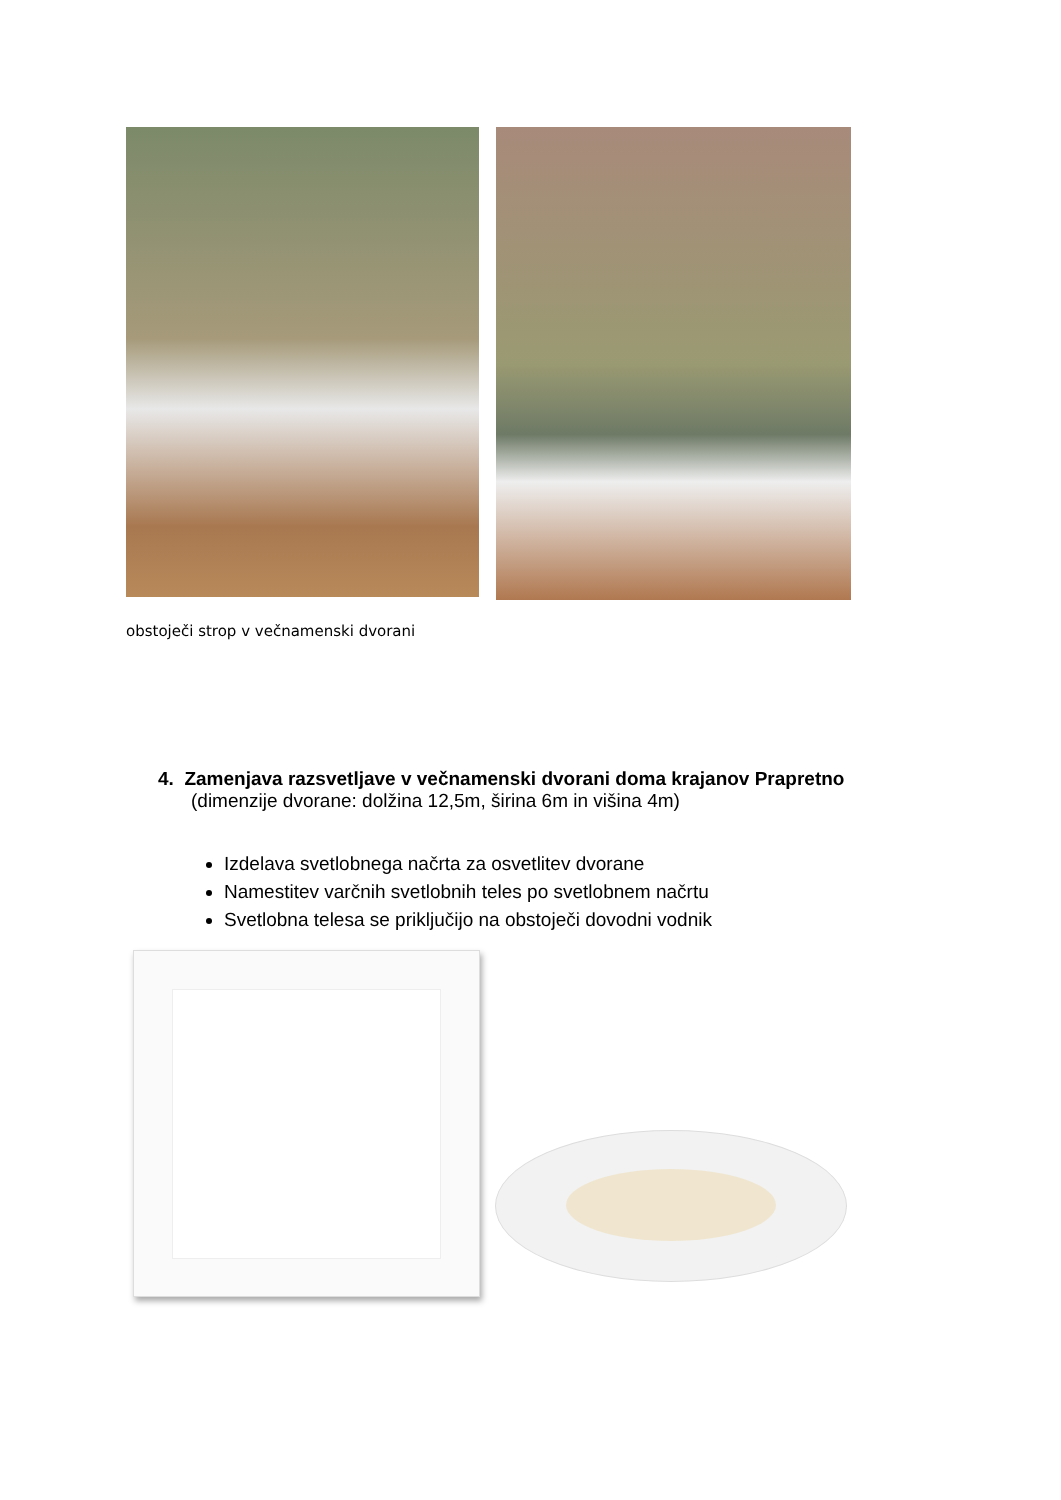obstoječi strop v večnamenski dvorani
4. Zamenjava razsvetljave v večnamenski dvorani doma krajanov Prapretno
(dimenzije dvorane: dolžina 12,5m, širina 6m in višina 4m)
Izdelava svetlobnega načrta za osvetlitev dvorane
Namestitev varčnih svetlobnih teles po svetlobnem načrtu
Svetlobna telesa se priključijo na obstoječi dovodni vodnik